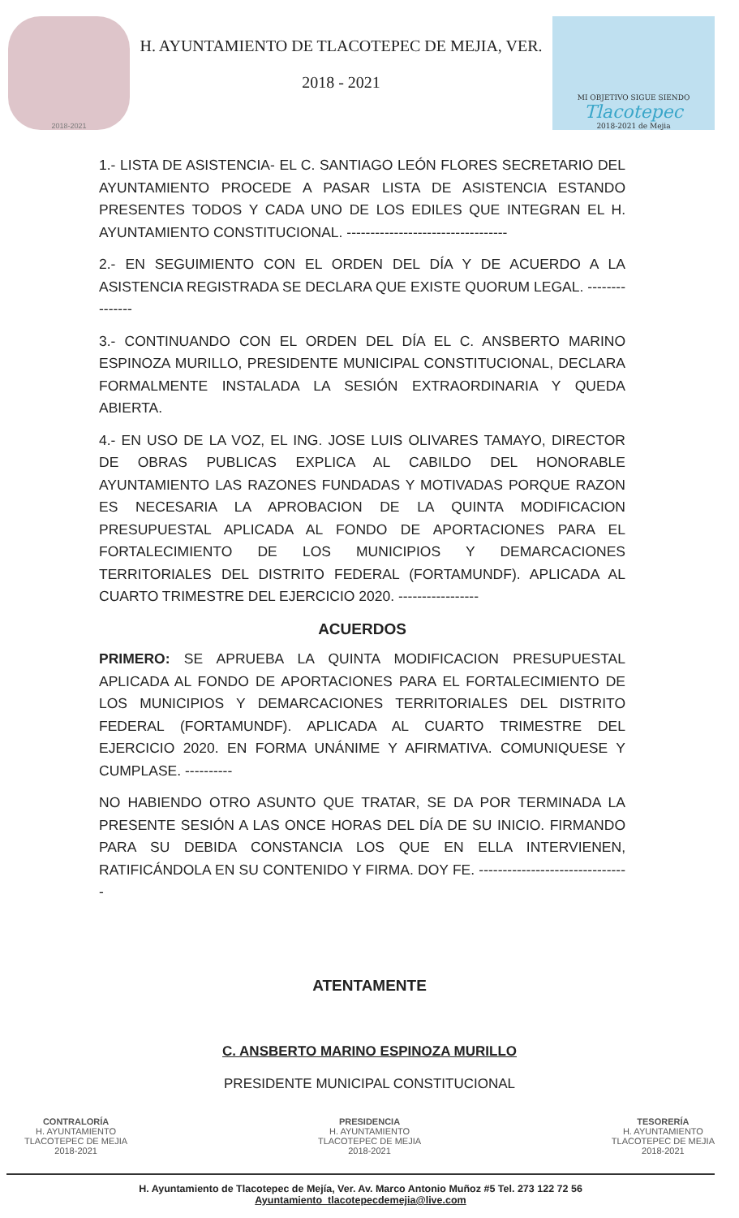2018-2021
H. AYUNTAMIENTO DE TLACOTEPEC DE MEJIA, VER.
2018 - 2021
MI OBJETIVO SIGUE SIENDO
Tlacotepec
2018-2021 de Mejia
1.- LISTA DE ASISTENCIA- EL C. SANTIAGO LEÓN FLORES SECRETARIO DEL AYUNTAMIENTO PROCEDE A PASAR LISTA DE ASISTENCIA ESTANDO PRESENTES TODOS Y CADA UNO DE LOS EDILES QUE INTEGRAN EL H. AYUNTAMIENTO CONSTITUCIONAL. ----------------------------------
2.- EN SEGUIMIENTO CON EL ORDEN DEL DÍA Y DE ACUERDO A LA ASISTENCIA REGISTRADA SE DECLARA QUE EXISTE QUORUM LEGAL. ---------------
3.- CONTINUANDO CON EL ORDEN DEL DÍA EL C. ANSBERTO MARINO ESPINOZA MURILLO, PRESIDENTE MUNICIPAL CONSTITUCIONAL, DECLARA FORMALMENTE INSTALADA LA SESIÓN EXTRAORDINARIA Y QUEDA ABIERTA.
4.- EN USO DE LA VOZ, EL ING. JOSE LUIS OLIVARES TAMAYO, DIRECTOR DE OBRAS PUBLICAS EXPLICA AL CABILDO DEL HONORABLE AYUNTAMIENTO LAS RAZONES FUNDADAS Y MOTIVADAS PORQUE RAZON ES NECESARIA LA APROBACION DE LA QUINTA MODIFICACION PRESUPUESTAL APLICADA AL FONDO DE APORTACIONES PARA EL FORTALECIMIENTO DE LOS MUNICIPIOS Y DEMARCACIONES TERRITORIALES DEL DISTRITO FEDERAL (FORTAMUNDF). APLICADA AL CUARTO TRIMESTRE DEL EJERCICIO 2020. -----------------
ACUERDOS
PRIMERO: SE APRUEBA LA QUINTA MODIFICACION PRESUPUESTAL APLICADA AL FONDO DE APORTACIONES PARA EL FORTALECIMIENTO DE LOS MUNICIPIOS Y DEMARCACIONES TERRITORIALES DEL DISTRITO FEDERAL (FORTAMUNDF). APLICADA AL CUARTO TRIMESTRE DEL EJERCICIO 2020. EN FORMA UNÁNIME Y AFIRMATIVA. COMUNIQUESE Y CUMPLASE. ----------
NO HABIENDO OTRO ASUNTO QUE TRATAR, SE DA POR TERMINADA LA PRESENTE SESIÓN A LAS ONCE HORAS DEL DÍA DE SU INICIO. FIRMANDO PARA SU DEBIDA CONSTANCIA LOS QUE EN ELLA INTERVIENEN, RATIFICÁNDOLA EN SU CONTENIDO Y FIRMA. DOY FE. --------------------------------
ATENTAMENTE
C. ANSBERTO MARINO ESPINOZA MURILLO
PRESIDENTE MUNICIPAL CONSTITUCIONAL
CONTRALORÍA
H. AYUNTAMIENTO
TLACOTEPEC DE MEJIA
2018-2021
PRESIDENCIA
H. AYUNTAMIENTO
TLACOTEPEC DE MEJIA
2018-2021
TESORERÍA
H. AYUNTAMIENTO
TLACOTEPEC DE MEJIA
2018-2021
H. Ayuntamiento de Tlacotepec de Mejía, Ver. Av. Marco Antonio Muñoz #5 Tel. 273 122 72 56
Ayuntamiento_tlacotepecdemejia@live.com